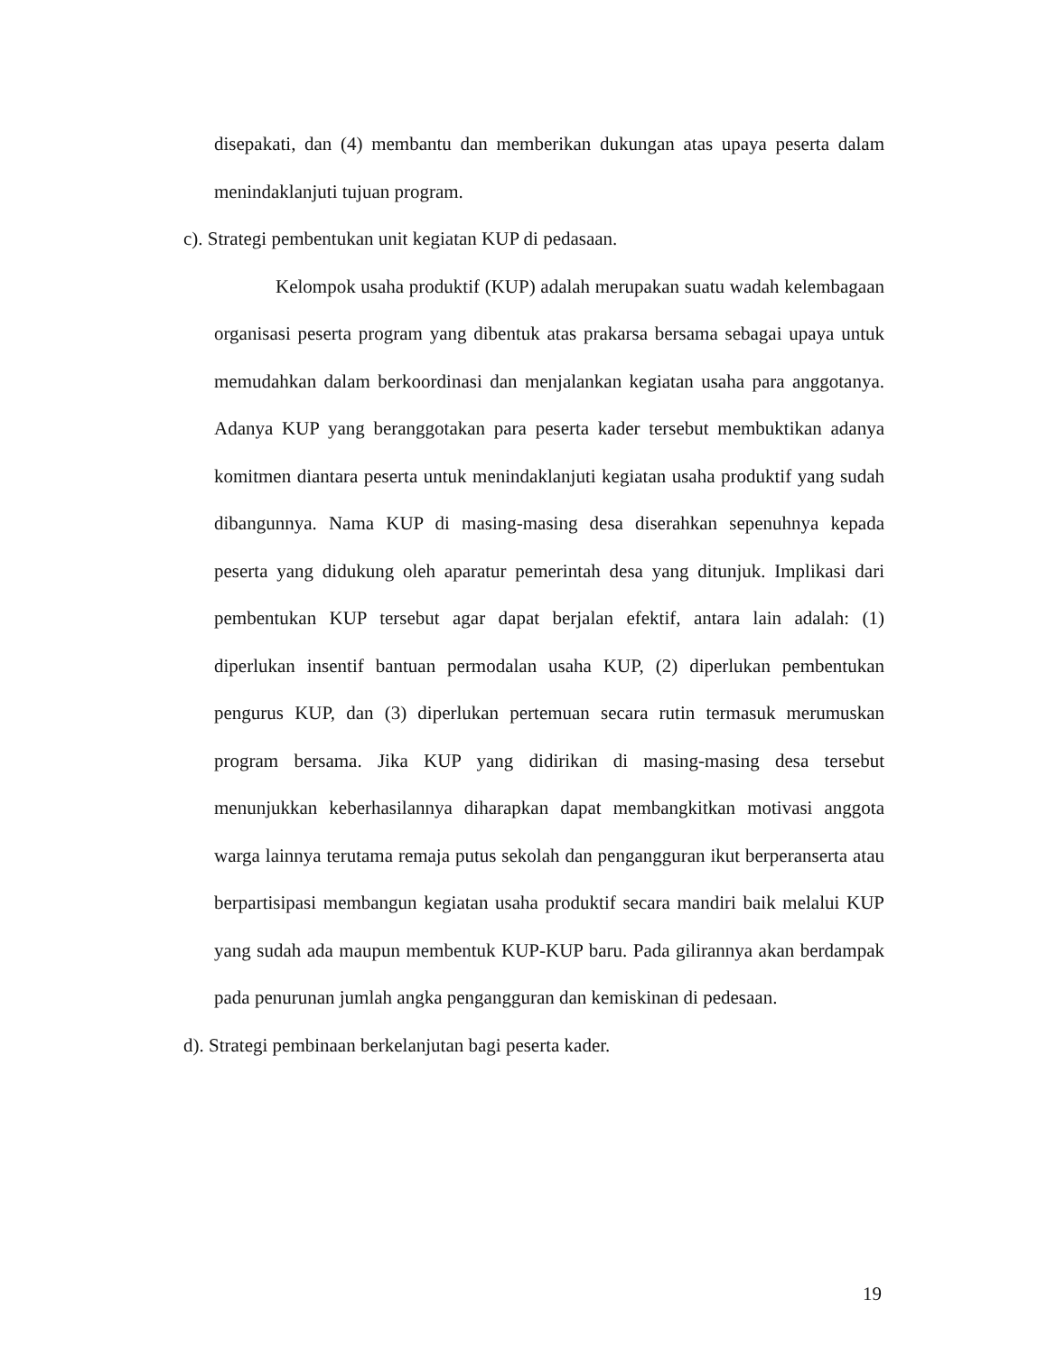disepakati, dan (4) membantu dan memberikan dukungan atas upaya peserta dalam menindaklanjuti tujuan program.
c). Strategi pembentukan unit kegiatan KUP di pedasaan.
Kelompok usaha produktif (KUP) adalah merupakan suatu wadah kelembagaan organisasi peserta program yang dibentuk atas prakarsa bersama sebagai upaya untuk memudahkan dalam berkoordinasi dan menjalankan kegiatan usaha para anggotanya. Adanya KUP yang beranggotakan para peserta kader tersebut membuktikan adanya komitmen diantara peserta untuk menindaklanjuti kegiatan usaha produktif yang sudah dibangunnya. Nama KUP di masing-masing desa diserahkan sepenuhnya kepada peserta yang didukung oleh aparatur pemerintah desa yang ditunjuk. Implikasi dari pembentukan KUP tersebut agar dapat berjalan efektif, antara lain adalah: (1) diperlukan insentif bantuan permodalan usaha KUP, (2) diperlukan pembentukan pengurus KUP, dan (3) diperlukan pertemuan secara rutin termasuk merumuskan program bersama. Jika KUP yang didirikan di masing-masing desa tersebut menunjukkan keberhasilannya diharapkan dapat membangkitkan motivasi anggota warga lainnya terutama remaja putus sekolah dan pengangguran ikut berperanserta atau berpartisipasi membangun kegiatan usaha produktif secara mandiri baik melalui KUP yang sudah ada maupun membentuk KUP-KUP baru. Pada gilirannya akan berdampak pada penurunan jumlah angka pengangguran dan kemiskinan di pedesaan.
d). Strategi pembinaan berkelanjutan bagi peserta kader.
19